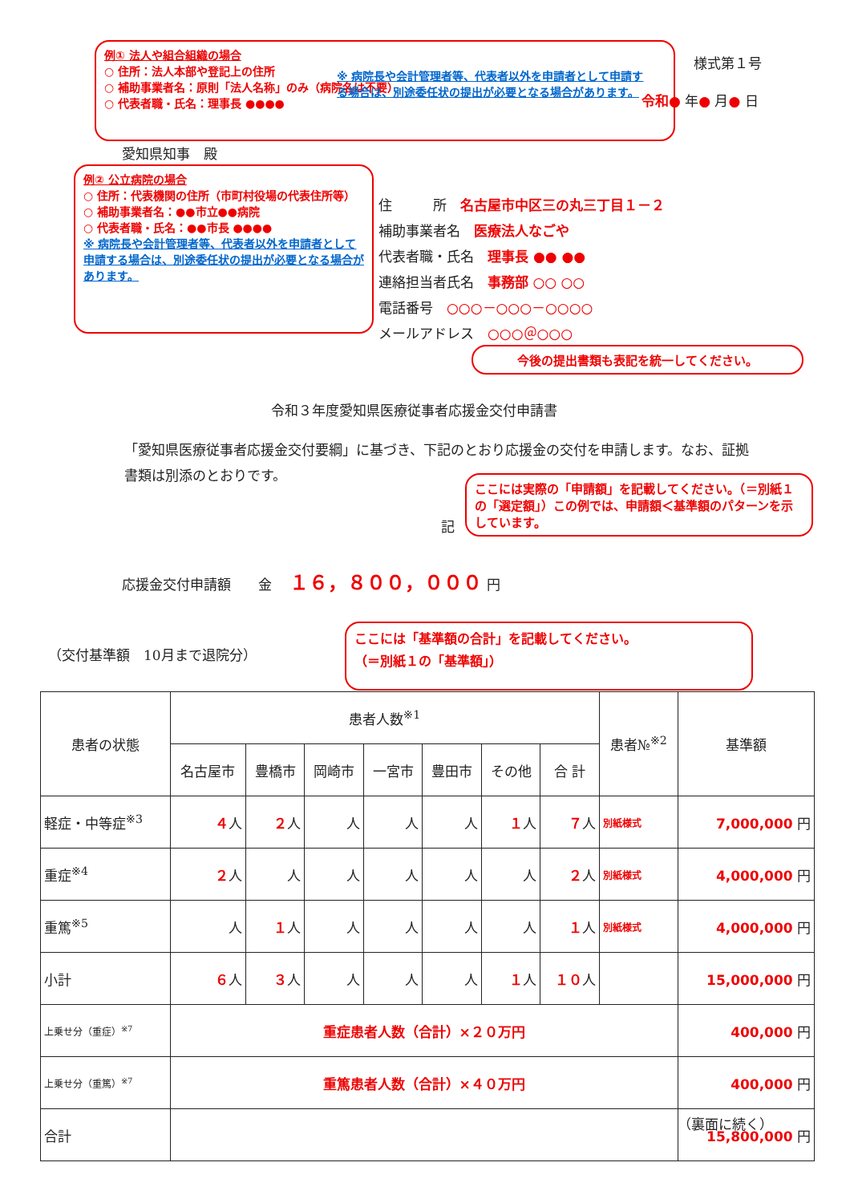例① 法人や組合組織の場合
○ 住所：法人本部や登記上の住所
○ 補助事業者名：原則「法人名称」のみ（病院名は不要）
○ 代表者職・氏名：理事長 ●●●●
※ 病院長や会計管理者等、代表者以外を申請者として申請する場合は、別途委任状の提出が必要となる場合があります。
様式第１号
令和● 年● 月● 日
愛知県知事　殿
例② 公立病院の場合
○ 住所：代表機関の住所（市町村役場の代表住所等）
○ 補助事業者名：●●市立●●病院
○ 代表者職・氏名：●●市長 ●●●●
※ 病院長や会計管理者等、代表者以外を申請者として申請する場合は、別途委任状の提出が必要となる場合があります。
住　　　所　名古屋市中区三の丸三丁目１－２
補助事業者名　医療法人なごや
代表者職・氏名　理事長 ●● ●●
連絡担当者氏名　事務部 ○○ ○○
電話番号　○○○－○○○－○○○○
メールアドレス　○○○＠○○○
今後の提出書類も表記を統一してください。
令和３年度愛知県医療従事者応援金交付申請書
「愛知県医療従事者応援金交付要綱」に基づき、下記のとおり応援金の交付を申請します。なお、証拠書類は別添のとおりです。
記
ここには実際の「申請額」を記載してください。（＝別紙１の「選定額」）この例では、申請額＜基準額のパターンを示しています。
応援金交付申請額　　金　 １６，８００，０００ 円
（交付基準額　10月まで退院分）
ここには「基準額の合計」を記載してください。
（＝別紙１の「基準額」）
| 患者の状態 | 患者人数<sup>※1</sup> | | | | | | | 患者№<sup>※2</sup> | 基準額 |
| --- | --- | --- | --- | --- | --- | --- | --- | --- | --- |
| | 名古屋市 | 豊橋市 | 岡崎市 | 一宮市 | 豊田市 | その他 | 合 計 | | |
| 軽症・中等症<sup>※3</sup> | ４ 人 | ２ 人 | 人 | 人 | 人 | １ 人 | ７ 人 | 別紙様式 | 7,000,000 円 |
| 重症<sup>※4</sup> | ２ 人 | 人 | 人 | 人 | 人 | 人 | ２ 人 | 別紙様式 | 4,000,000 円 |
| 重篤<sup>※5</sup> | 人 | １ 人 | 人 | 人 | 人 | 人 | １ 人 | 別紙様式 | 4,000,000 円 |
| 小計 | ６ 人 | ３ 人 | 人 | 人 | 人 | １ 人 | １０ 人 | | 15,000,000 円 |
| 上乗せ分（重症）<sup>※7</sup> | 重症患者人数（合計）×２０万円 | | | | | | | | 400,000 円 |
| 上乗せ分（重篤）<sup>※7</sup> | 重篤患者人数（合計）×４０万円 | | | | | | | | 400,000 円 |
| 合計 | | | | | | | | | 15,800,000 円 |
（裏面に続く）